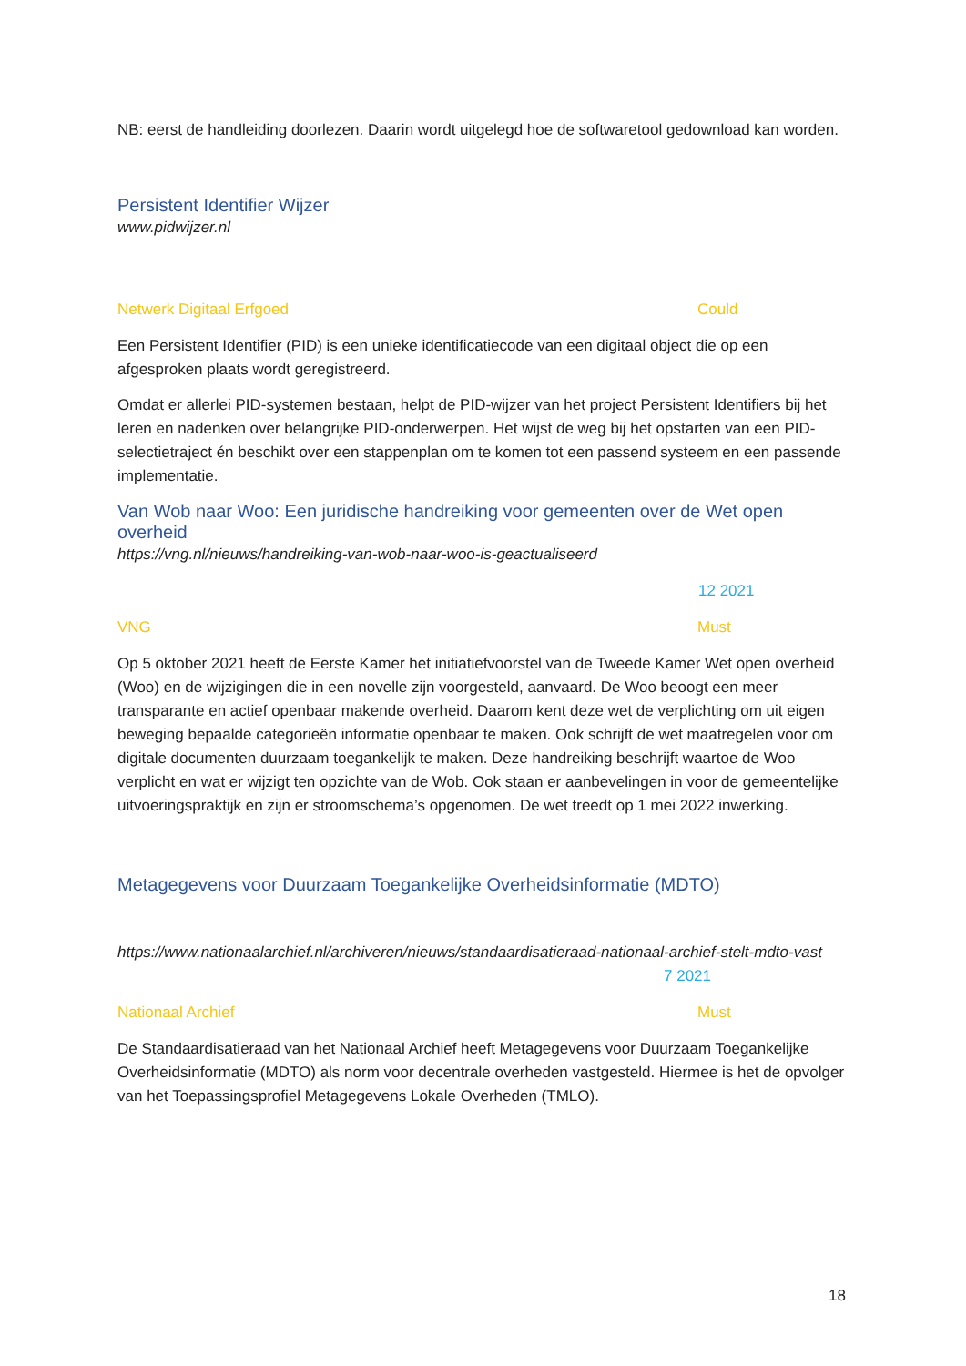NB: eerst de handleiding doorlezen. Daarin wordt uitgelegd hoe de softwaretool gedownload kan worden.
Persistent Identifier Wijzer
www.pidwijzer.nl
Netwerk Digitaal Erfgoed Could
Een Persistent Identifier (PID) is een unieke identificatiecode van een digitaal object die op een afgesproken plaats wordt geregistreerd.
Omdat er allerlei PID-systemen bestaan, helpt de PID-wijzer van het project Persistent Identifiers bij het leren en nadenken over belangrijke PID-onderwerpen. Het wijst de weg bij het opstarten van een PID-selectietraject én beschikt over een stappenplan om te komen tot een passend systeem en een passende implementatie.
Van Wob naar Woo: Een juridische handreiking voor gemeenten over de Wet open overheid
https://vng.nl/nieuws/handreiking-van-wob-naar-woo-is-geactualiseerd
12 2021
VNG Must
Op 5 oktober 2021 heeft de Eerste Kamer het initiatiefvoorstel van de Tweede Kamer Wet open overheid (Woo) en de wijzigingen die in een novelle zijn voorgesteld, aanvaard. De Woo beoogt een meer transparante en actief openbaar makende overheid. Daarom kent deze wet de verplichting om uit eigen beweging bepaalde categorieën informatie openbaar te maken. Ook schrijft de wet maatregelen voor om digitale documenten duurzaam toegankelijk te maken. Deze handreiking beschrijft waartoe de Woo verplicht en wat er wijzigt ten opzichte van de Wob. Ook staan er aanbevelingen in voor de gemeentelijke uitvoeringspraktijk en zijn er stroomschema’s opgenomen. De wet treedt op 1 mei 2022 inwerking.
Metagegevens voor Duurzaam Toegankelijke Overheidsinformatie (MDTO)
https://www.nationaalarchief.nl/archiveren/nieuws/standaardisatieraad-nationaal-archief-stelt-mdto-vast 7 2021
Nationaal Archief Must
De Standaardisatieraad van het Nationaal Archief heeft Metagegevens voor Duurzaam Toegankelijke Overheidsinformatie (MDTO) als norm voor decentrale overheden vastgesteld. Hiermee is het de opvolger van het Toepassingsprofiel Metagegevens Lokale Overheden (TMLO).
18